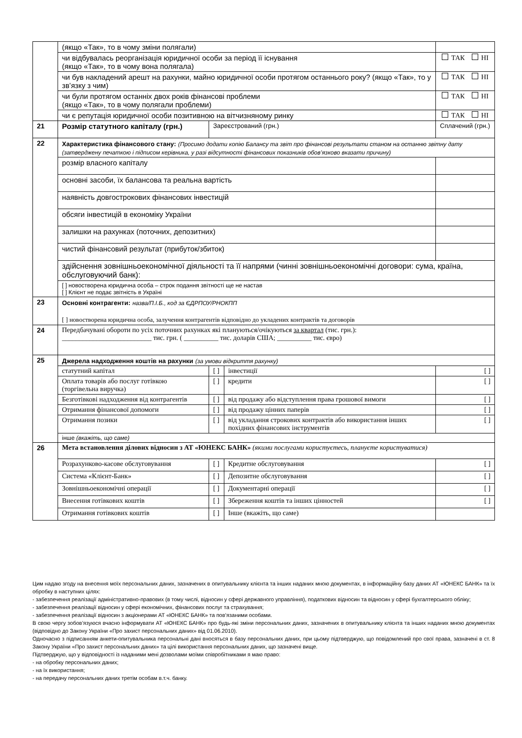| | (якщо «Так», то в чому зміни полягали) | | | |
| | чи відбувалась реорганізація юридичної особи за період її існування (якщо «Так», то в чому вона полягала) | | | ТАК НІ |
| | чи був накладений арешт на рахунки, майно юридичної особи протягом останнього року? (якщо «Так», то у зв’язку з чим) | | | ТАК НІ |
| | чи були протягом останніх двох років фінансові проблеми (якщо «Так», то в чому полягали проблеми) | | | ТАК НІ |
| | чи є репутація юридичної особи позитивною на вітчизняному ринку | | | ТАК НІ |
| 21 | Розмір статутного капіталу (грн.) | Зареєстрований (грн.) | | Сплачений (грн.) |
| 22 | Характеристика фінансового стану: (Просимо додати копію Балансу та звіт про фінансові результати станом на останню звітну дату (затверджену печаткою і підписом керівника, у разі відсутності фінансових показників обов’язково вказати причину) | | | |
| | розмір власного капіталу | | | |
| | основні засоби, їх балансова та реальна вартість | | | |
| | наявність довгострокових фінансових інвестицій | | | |
| | обсяги інвестицій в економіку України | | | |
| | залишки на рахунках (поточних, депозитних) | | | |
| | чистий фінансовий результат (прибуток/збиток) | | | |
| | здійснення зовнішньоекономічної діяльності та її напрями (чинні зовнішньоекономічні договори: сума, країна, обслуговуючий банк): | | | |
| | [ ] новостворена юридична особа – строк подання звітності ще не настав [ ] Клієнт не подає звітність в Україні | | | |
| 23 | Основні контрагенти: назва/П.І.Б., код за ЄДРПОУ/РНОКПП [ ] новостворена юридична особа, залучення контрагентів відповідно до укладених контрактів та договорів | | | |
| 24 | Передбачувані обороти по усіх поточних рахунках які плануються/очікуються за квартал (тис. грн.): __________________________ тис. грн. ( __________ тис. доларів США; __________ тис. євро) | | | |
| 25 | Джерела надходження коштів на рахунки (за умови відкриття рахунку) | | | |
| | статутний капітал | [ ] | інвестиції | [ ] |
| | Оплата товарів або послуг готівкою (торгівельна виручка) | [ ] | кредити | [ ] |
| | Безготівкові надходження від контрагентів | [ ] | від продажу або відступлення права грошової вимоги | [ ] |
| | Отримання фінансової допомоги | [ ] | від продажу цінних паперів | [ ] |
| | Отримання позики | [ ] | від укладання строкових контрактів або використання інших похідних фінансових інструментів | [ ] |
| | інше (вкажіть, що саме) | | | |
| 26 | Мета встановлення ділових відносин з АТ «ЮНЕКС БАНК» (якими послугами користуєтесь, плануєте користуватися) | | | |
| | Розрахунково-касове обслуговування | [ ] | Кредитне обслуговування | [ ] |
| | Система «Клієнт-Банк» | [ ] | Депозитне обслуговування | [ ] |
| | Зовнішньоекономічні операції | [ ] | Документарні операції | [ ] |
| | Внесення готівкових коштів | [ ] | Збереження коштів та інших цінностей | [ ] |
| | Отримання готівкових коштів | [ ] | Інше (вкажіть, що саме) | |
Цим надаю згоду на внесення моїх персональних даних, зазначених в опитувальнику клієнта та інших наданих мною документах, в інформаційну базу даних АТ «ЮНЕКС БАНК» та їх обробку в наступних цілях:
- забезпечення реалізації адміністративно-правових (в тому числі, відносин у сфері державного управління), податкових відносин та відносин у сфері бухгалтерського обліку;
- забезпечення реалізації відносин у сфері економічних, фінансових послуг та страхування;
- забезпечення реалізації відносин з акціонерами АТ «ЮНЕКС БАНК» та пов’язаними особами.
В свою чергу зобов’язуюся вчасно інформувати АТ «ЮНЕКС БАНК» про будь-які зміни персональних даних, зазначених в опитувальнику клієнта та інших наданих мною документах (відповідно до Закону України «Про захист персональних даних» від 01.06.2010).
Одночасно з підписанням анкети-опитувальника персональні дані вносяться в базу персональних даних, при цьому підтверджую, що повідомлений про свої права, зазначені в ст. 8 Закону України «Про захист персональних даних» та цілі використання персональних даних, що зазначені вище.
Підтверджую, що у відповідності із наданими мені дозволами моїми співробітниками я маю право:
- на обробку персональних даних;
- на їх використання;
- на передачу персональних даних третім особам в.т.ч. банку.